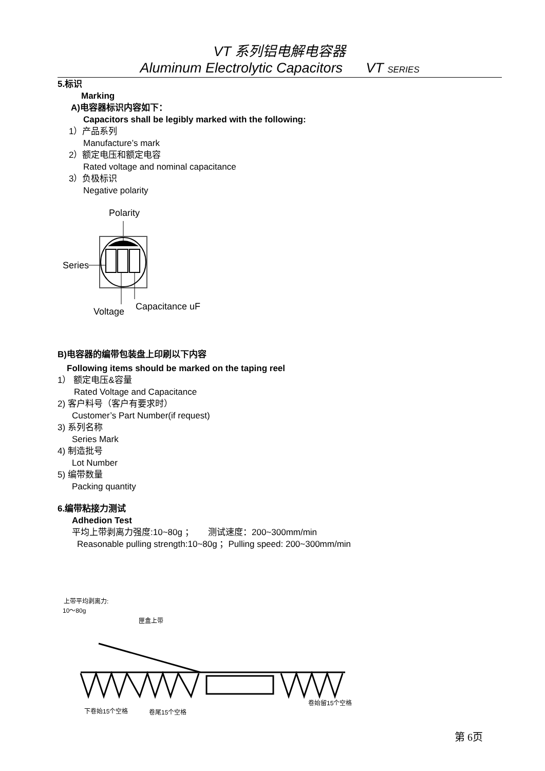VT 系列铝电解电容器
Aluminum Electrolytic Capacitors VT SERIES
5.标识
Marking
A)电容器标识内容如下：
Capacitors shall be legibly marked with the following:
1）产品系列
Manufacture’s mark
2）额定电压和额定电容
Rated voltage and nominal capacitance
3）负极标识
Negative polarity
Polarity
Series
Voltage
Capacitance uF
B)电容器的编带包装盘上印刷以下内容
Following items should be marked on the taping reel
1） 额定电压&容量
Rated Voltage and Capacitance
2) 客户料号（客户有要求时）
Customer’s Part Number(if request)
3) 系列名称
Series Mark
4) 制造批号
Lot Number
5) 编带数量
Packing quantity
6.编带粘接力测试
Adhedion Test
平均上带剥离力强度:10~80g ； 测试速度：200~300mm/min
Reasonable pulling strength:10~80g ；Pulling speed: 200~300mm/min
上带平均剥离力:
10～80g
匣盒上带
下卷始15个空格
卷尾15个空格
卷始留15个空格
第 6页